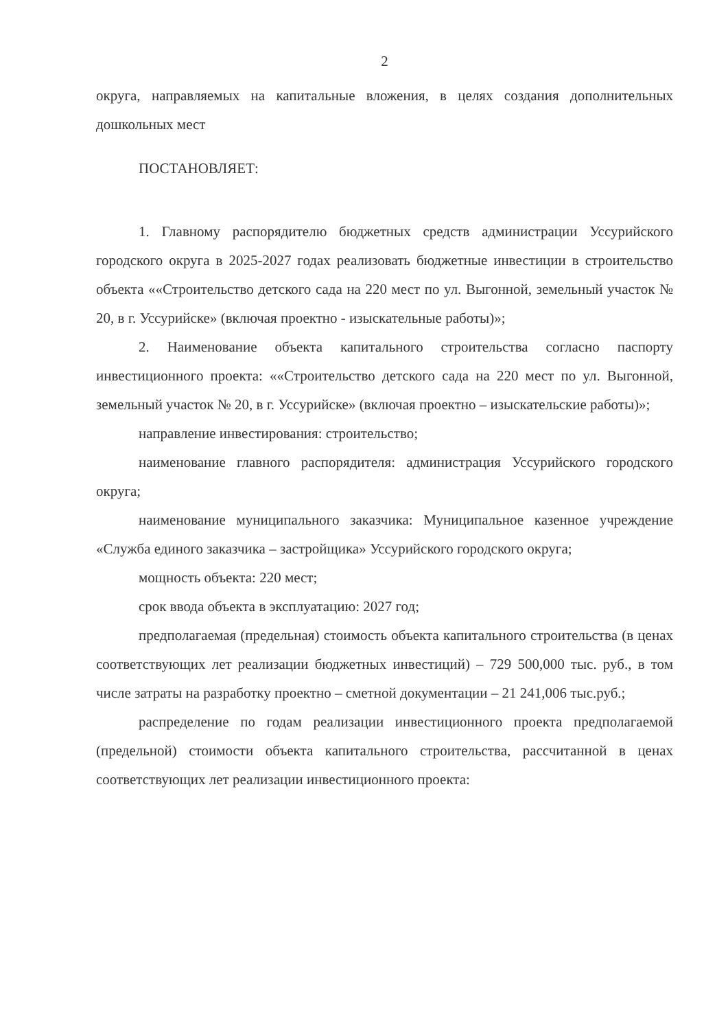2
округа, направляемых на капитальные вложения, в целях создания дополнительных дошкольных мест
ПОСТАНОВЛЯЕТ:
1. Главному распорядителю бюджетных средств администрации Уссурийского городского округа в 2025-2027 годах реализовать бюджетные инвестиции в строительство объекта ««Строительство детского сада на 220 мест по ул. Выгонной, земельный участок № 20, в г. Уссурийске» (включая проектно - изыскательные работы)»;
2. Наименование объекта капитального строительства согласно паспорту инвестиционного проекта: ««Строительство детского сада на 220 мест по ул. Выгонной, земельный участок № 20, в г. Уссурийске» (включая проектно – изыскательские работы)»;
направление инвестирования: строительство;
наименование главного распорядителя: администрация Уссурийского городского округа;
наименование муниципального заказчика: Муниципальное казенное учреждение «Служба единого заказчика – застройщика» Уссурийского городского округа;
мощность объекта: 220 мест;
срок ввода объекта в эксплуатацию: 2027 год;
предполагаемая (предельная) стоимость объекта капитального строительства (в ценах соответствующих лет реализации бюджетных инвестиций) – 729 500,000 тыс. руб., в том числе затраты на разработку проектно – сметной документации – 21 241,006 тыс.руб.;
распределение по годам реализации инвестиционного проекта предполагаемой (предельной) стоимости объекта капитального строительства, рассчитанной в ценах соответствующих лет реализации инвестиционного проекта: